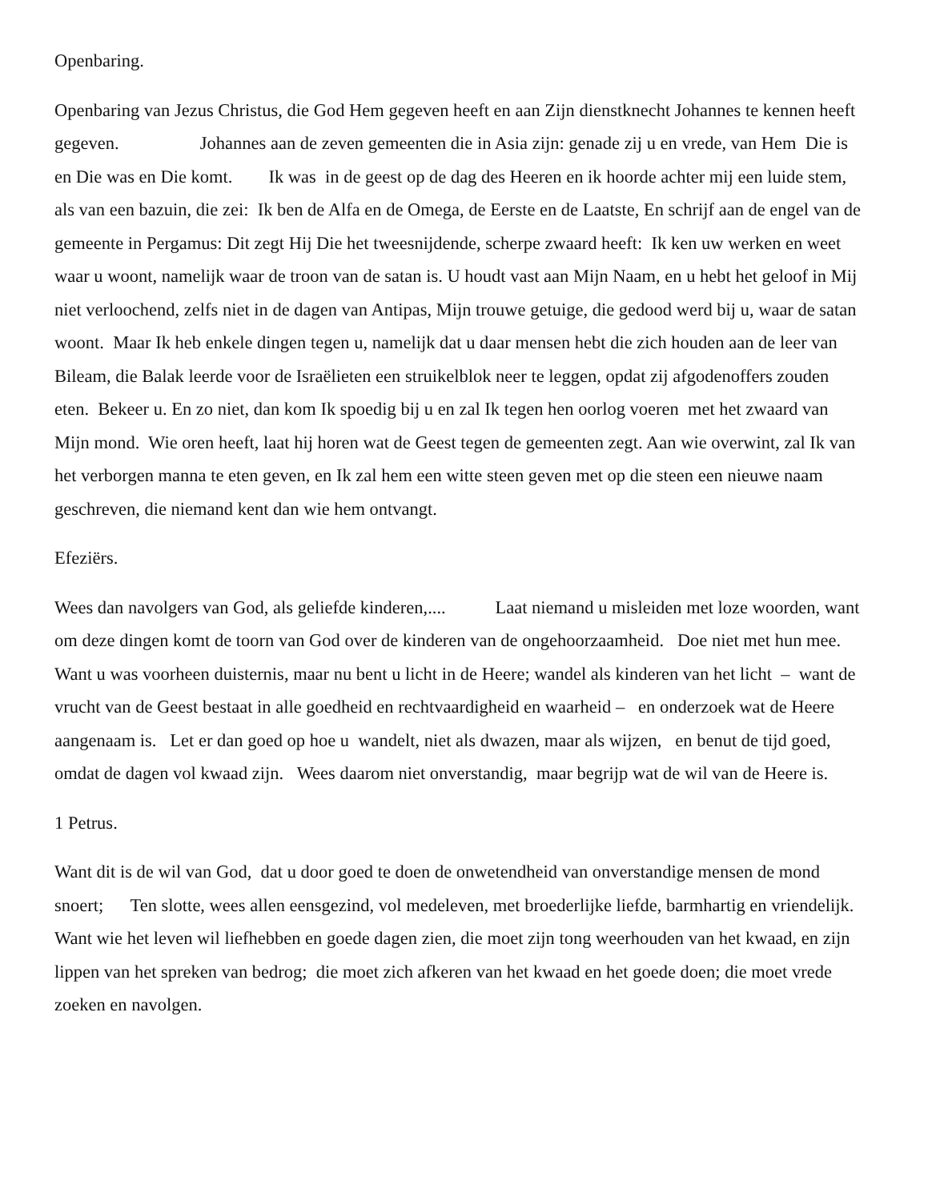Openbaring.
Openbaring van Jezus Christus, die God Hem gegeven heeft en aan Zijn dienstknecht Johannes te kennen heeft gegeven. Johannes aan de zeven gemeenten die in Asia zijn: genade zij u en vrede, van Hem Die is en Die was en Die komt. Ik was in de geest op de dag des Heeren en ik hoorde achter mij een luide stem, als van een bazuin, die zei: Ik ben de Alfa en de Omega, de Eerste en de Laatste, En schrijf aan de engel van de gemeente in Pergamus: Dit zegt Hij Die het tweesnijdende, scherpe zwaard heeft: Ik ken uw werken en weet waar u woont, namelijk waar de troon van de satan is. U houdt vast aan Mijn Naam, en u hebt het geloof in Mij niet verloochend, zelfs niet in de dagen van Antipas, Mijn trouwe getuige, die gedood werd bij u, waar de satan woont. Maar Ik heb enkele dingen tegen u, namelijk dat u daar mensen hebt die zich houden aan de leer van Bileam, die Balak leerde voor de Israëlieten een struikelblok neer te leggen, opdat zij afgodenoffers zouden eten. Bekeer u. En zo niet, dan kom Ik spoedig bij u en zal Ik tegen hen oorlog voeren met het zwaard van Mijn mond. Wie oren heeft, laat hij horen wat de Geest tegen de gemeenten zegt. Aan wie overwint, zal Ik van het verborgen manna te eten geven, en Ik zal hem een witte steen geven met op die steen een nieuwe naam geschreven, die niemand kent dan wie hem ontvangt.
Efeziërs.
Wees dan navolgers van God, als geliefde kinderen,.... Laat niemand u misleiden met loze woorden, want om deze dingen komt de toorn van God over de kinderen van de ongehoorzaamheid. Doe niet met hun mee. Want u was voorheen duisternis, maar nu bent u licht in de Heere; wandel als kinderen van het licht – want de vrucht van de Geest bestaat in alle goedheid en rechtvaardigheid en waarheid – en onderzoek wat de Heere aangenaam is. Let er dan goed op hoe u wandelt, niet als dwazen, maar als wijzen, en benut de tijd goed, omdat de dagen vol kwaad zijn. Wees daarom niet onverstandig, maar begrijp wat de wil van de Heere is.
1 Petrus.
Want dit is de wil van God, dat u door goed te doen de onwetendheid van onverstandige mensen de mond snoert; Ten slotte, wees allen eensgezind, vol medeleven, met broederlijke liefde, barmhartig en vriendelijk. Want wie het leven wil liefhebben en goede dagen zien, die moet zijn tong weerhouden van het kwaad, en zijn lippen van het spreken van bedrog; die moet zich afkeren van het kwaad en het goede doen; die moet vrede zoeken en navolgen.